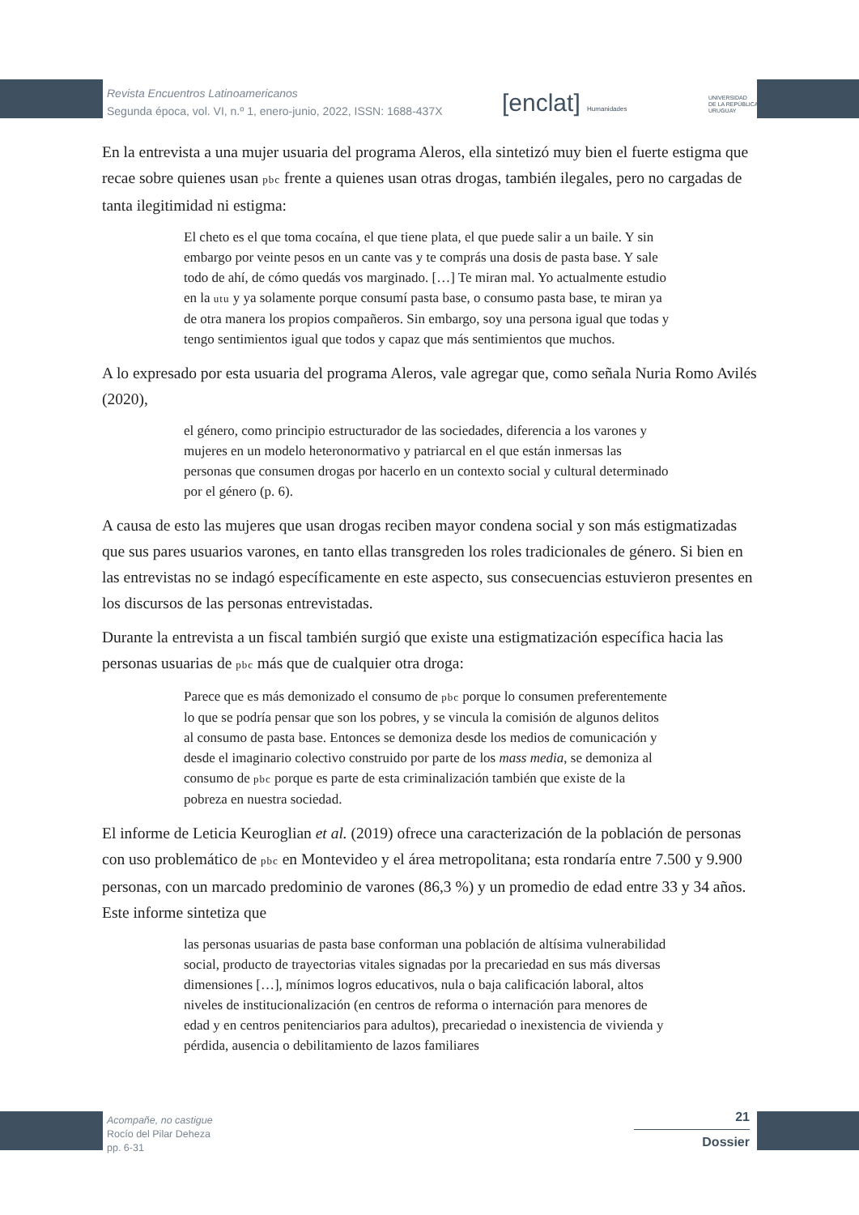Revista Encuentros Latinoamericanos
Segunda época, vol. VI, n.º 1, enero-junio, 2022, ISSN: 1688-437X
[enclat] Humanidades
UNIVERSIDAD
DE LA REPÚBLICA
URUGUAY
En la entrevista a una mujer usuaria del programa Aleros, ella sintetizó muy bien el fuerte estigma que recae sobre quienes usan pbc frente a quienes usan otras drogas, también ilegales, pero no cargadas de tanta ilegitimidad ni estigma:
El cheto es el que toma cocaína, el que tiene plata, el que puede salir a un baile. Y sin embargo por veinte pesos en un cante vas y te comprás una dosis de pasta base. Y sale todo de ahí, de cómo quedás vos marginado. […] Te miran mal. Yo actualmente estudio en la utu y ya solamente porque consumí pasta base, o consumo pasta base, te miran ya de otra manera los propios compañeros. Sin embargo, soy una persona igual que todas y tengo sentimientos igual que todos y capaz que más sentimientos que muchos.
A lo expresado por esta usuaria del programa Aleros, vale agregar que, como señala Nuria Romo Avilés (2020),
el género, como principio estructurador de las sociedades, diferencia a los varones y mujeres en un modelo heteronormativo y patriarcal en el que están inmersas las personas que consumen drogas por hacerlo en un contexto social y cultural determinado por el género (p. 6).
A causa de esto las mujeres que usan drogas reciben mayor condena social y son más estigmatizadas que sus pares usuarios varones, en tanto ellas transgreden los roles tradicionales de género. Si bien en las entrevistas no se indagó específicamente en este aspecto, sus consecuencias estuvieron presentes en los discursos de las personas entrevistadas.
Durante la entrevista a un fiscal también surgió que existe una estigmatización específica hacia las personas usuarias de pbc más que de cualquier otra droga:
Parece que es más demonizado el consumo de pbc porque lo consumen preferentemente lo que se podría pensar que son los pobres, y se vincula la comisión de algunos delitos al consumo de pasta base. Entonces se demoniza desde los medios de comunicación y desde el imaginario colectivo construido por parte de los mass media, se demoniza al consumo de pbc porque es parte de esta criminalización también que existe de la pobreza en nuestra sociedad.
El informe de Leticia Keuroglian et al. (2019) ofrece una caracterización de la población de personas con uso problemático de pbc en Montevideo y el área metropolitana; esta rondaría entre 7.500 y 9.900 personas, con un marcado predominio de varones (86,3 %) y un promedio de edad entre 33 y 34 años. Este informe sintetiza que
las personas usuarias de pasta base conforman una población de altísima vulnerabilidad social, producto de trayectorias vitales signadas por la precariedad en sus más diversas dimensiones […], mínimos logros educativos, nula o baja calificación laboral, altos niveles de institucionalización (en centros de reforma o internación para menores de edad y en centros penitenciarios para adultos), precariedad o inexistencia de vivienda y pérdida, ausencia o debilitamiento de lazos familiares
Acompañe, no castigue
Rocío del Pilar Deheza
pp. 6-31
21
Dossier